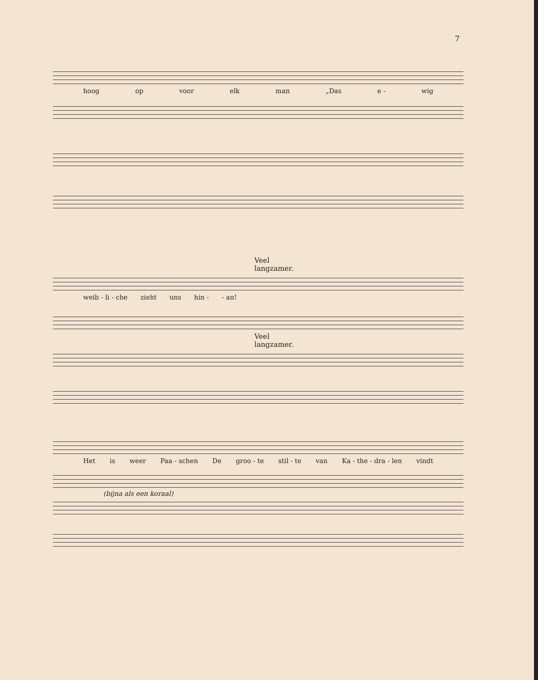7
hoog op voor elk man „Das e - wig
Veel langzamer.
weib - li - che zieht uns hin - - an!
Veel langzamer.
Het is weer Paa - schen De groo - te stil - te van Ka - the - dra - len vindt
(bijna als een koraal)